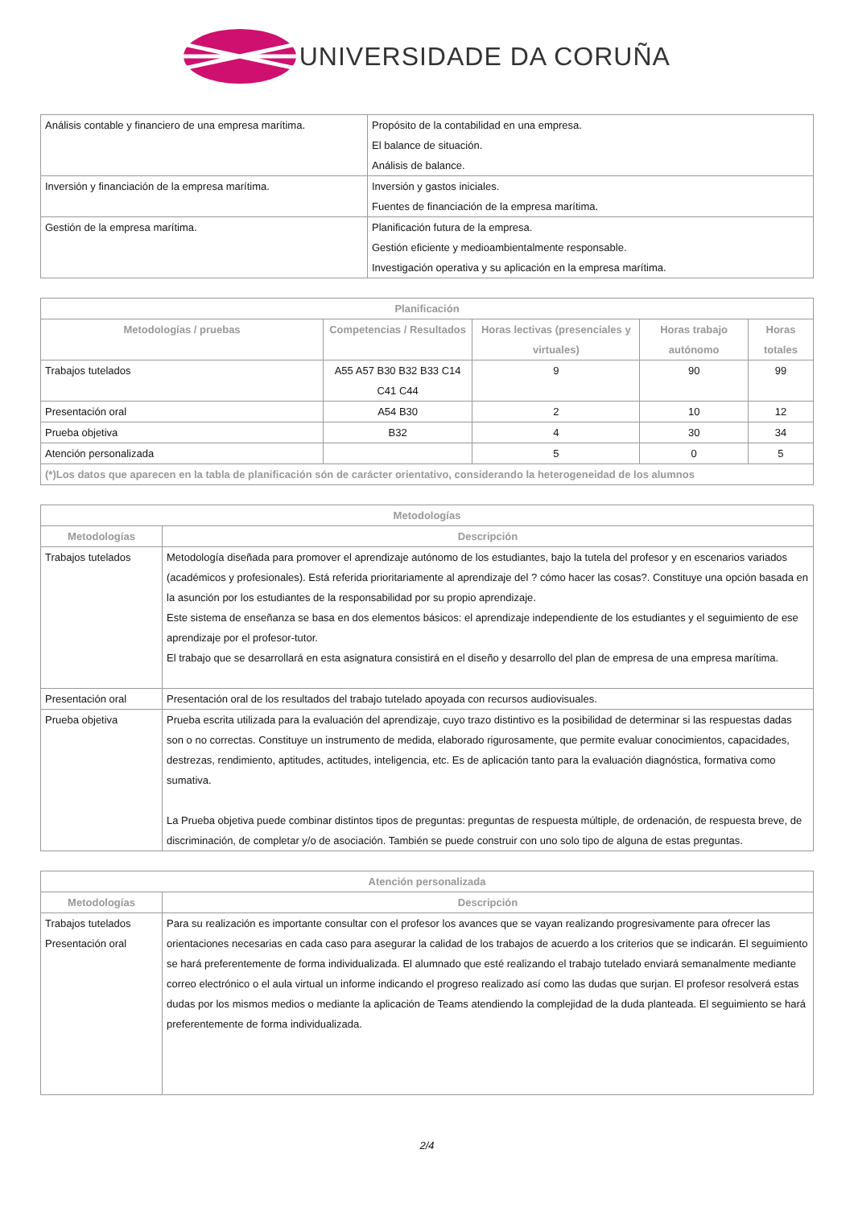UNIVERSIDADE DA CORUÑA
| Análisis contable y financiero de una empresa marítima. | Propósito de la contabilidad en una empresa. El balance de situación. Análisis de balance. |
| Inversión y financiación de la empresa marítima. | Inversión y gastos iniciales. Fuentes de financiación de la empresa marítima. |
| Gestión de la empresa marítima. | Planificación futura de la empresa. Gestión eficiente y medioambientalmente responsable. Investigación operativa y su aplicación en la empresa marítima. |
| Planificación | | | | |
| --- | --- | --- | --- | --- |
| Metodologías / pruebas | Competencias / Resultados | Horas lectivas (presenciales y virtuales) | Horas trabajo autónomo | Horas totales |
| Trabajos tutelados | A55 A57 B30 B32 B33 C14 C41 C44 | 9 | 90 | 99 |
| Presentación oral | A54 B30 | 2 | 10 | 12 |
| Prueba objetiva | B32 | 4 | 30 | 34 |
| Atención personalizada | | 5 | 0 | 5 |
| (*)Los datos que aparecen en la tabla de planificación són de carácter orientativo, considerando la heterogeneidad de los alumnos | | | | |
| Metodologías | |
| --- | --- |
| Metodologías | Descripción |
| Trabajos tutelados | Metodología diseñada para promover el aprendizaje autónomo de los estudiantes, bajo la tutela del profesor y en escenarios variados (académicos y profesionales). Está referida prioritariamente al aprendizaje del ? cómo hacer las cosas?. Constituye una opción basada en la asunción por los estudiantes de la responsabilidad por su propio aprendizaje. Este sistema de enseñanza se basa en dos elementos básicos: el aprendizaje independiente de los estudiantes y el seguimiento de ese aprendizaje por el profesor-tutor. El trabajo que se desarrollará en esta asignatura consistirá en el diseño y desarrollo del plan de empresa de una empresa marítima. |
| Presentación oral | Presentación oral de los resultados del trabajo tutelado apoyada con recursos audiovisuales. |
| Prueba objetiva | Prueba escrita utilizada para la evaluación del aprendizaje, cuyo trazo distintivo es la posibilidad de determinar si las respuestas dadas son o no correctas. Constituye un instrumento de medida, elaborado rigurosamente, que permite evaluar conocimientos, capacidades, destrezas, rendimiento, aptitudes, actitudes, inteligencia, etc. Es de aplicación tanto para la evaluación diagnóstica, formativa como sumativa. La Prueba objetiva puede combinar distintos tipos de preguntas: preguntas de respuesta múltiple, de ordenación, de respuesta breve, de discriminación, de completar y/o de asociación. También se puede construir con uno solo tipo de alguna de estas preguntas. |
| Atención personalizada | |
| --- | --- |
| Metodologías | Descripción |
| Trabajos tutelados Presentación oral | Para su realización es importante consultar con el profesor los avances que se vayan realizando progresivamente para ofrecer las orientaciones necesarias en cada caso para asegurar la calidad de los trabajos de acuerdo a los criterios que se indicarán. El seguimiento se hará preferentemente de forma individualizada. El alumnado que esté realizando el trabajo tutelado enviará semanalmente mediante correo electrónico o el aula virtual un informe indicando el progreso realizado así como las dudas que surjan. El profesor resolverá estas dudas por los mismos medios o mediante la aplicación de Teams atendiendo la complejidad de la duda planteada. El seguimiento se hará preferentemente de forma individualizada. |
2/4